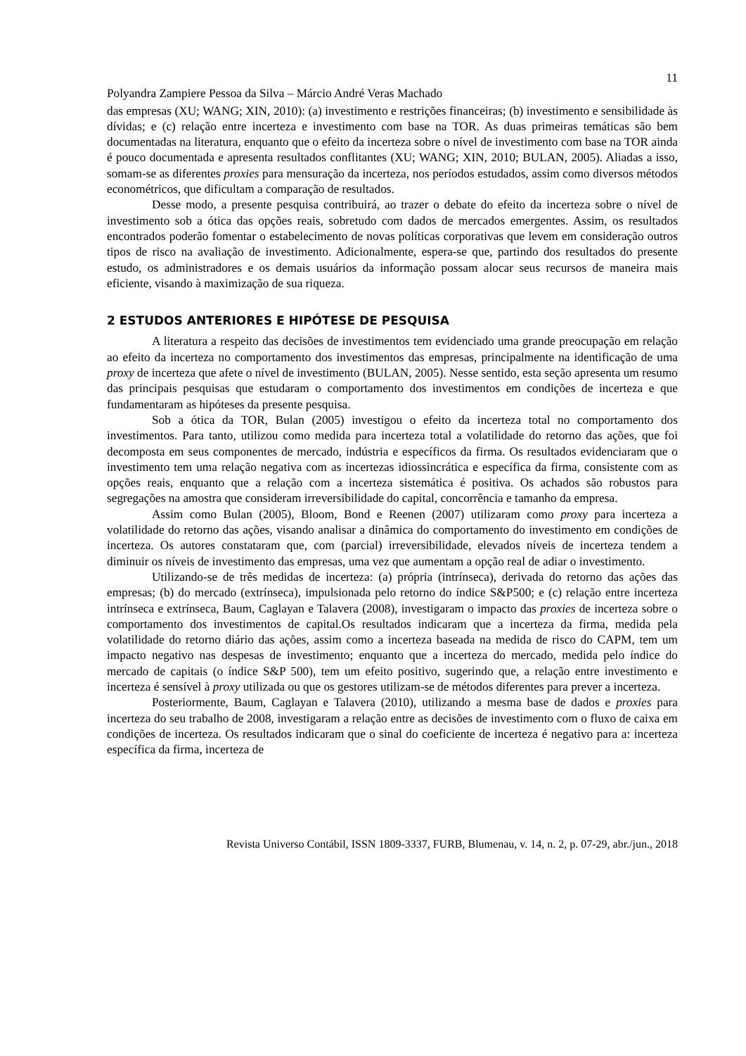11
Polyandra Zampiere Pessoa da Silva – Márcio André Veras Machado
das empresas (XU; WANG; XIN, 2010): (a) investimento e restrições financeiras; (b) investimento e sensibilidade às dívidas; e (c) relação entre incerteza e investimento com base na TOR. As duas primeiras temáticas são bem documentadas na literatura, enquanto que o efeito da incerteza sobre o nível de investimento com base na TOR ainda é pouco documentada e apresenta resultados conflitantes (XU; WANG; XIN, 2010; BULAN, 2005). Aliadas a isso, somam-se as diferentes proxies para mensuração da incerteza, nos períodos estudados, assim como diversos métodos econométricos, que dificultam a comparação de resultados.
Desse modo, a presente pesquisa contribuirá, ao trazer o debate do efeito da incerteza sobre o nível de investimento sob a ótica das opções reais, sobretudo com dados de mercados emergentes. Assim, os resultados encontrados poderão fomentar o estabelecimento de novas políticas corporativas que levem em consideração outros tipos de risco na avaliação de investimento. Adicionalmente, espera-se que, partindo dos resultados do presente estudo, os administradores e os demais usuários da informação possam alocar seus recursos de maneira mais eficiente, visando à maximização de sua riqueza.
2 ESTUDOS ANTERIORES E HIPÓTESE DE PESQUISA
A literatura a respeito das decisões de investimentos tem evidenciado uma grande preocupação em relação ao efeito da incerteza no comportamento dos investimentos das empresas, principalmente na identificação de uma proxy de incerteza que afete o nível de investimento (BULAN, 2005). Nesse sentido, esta seção apresenta um resumo das principais pesquisas que estudaram o comportamento dos investimentos em condições de incerteza e que fundamentaram as hipóteses da presente pesquisa.
Sob a ótica da TOR, Bulan (2005) investigou o efeito da incerteza total no comportamento dos investimentos. Para tanto, utilizou como medida para incerteza total a volatilidade do retorno das ações, que foi decomposta em seus componentes de mercado, indústria e específicos da firma. Os resultados evidenciaram que o investimento tem uma relação negativa com as incertezas idiossincrática e específica da firma, consistente com as opções reais, enquanto que a relação com a incerteza sistemática é positiva. Os achados são robustos para segregações na amostra que consideram irreversibilidade do capital, concorrência e tamanho da empresa.
Assim como Bulan (2005), Bloom, Bond e Reenen (2007) utilizaram como proxy para incerteza a volatilidade do retorno das ações, visando analisar a dinâmica do comportamento do investimento em condições de incerteza. Os autores constataram que, com (parcial) irreversibilidade, elevados níveis de incerteza tendem a diminuir os níveis de investimento das empresas, uma vez que aumentam a opção real de adiar o investimento.
Utilizando-se de três medidas de incerteza: (a) própria (intrínseca), derivada do retorno das ações das empresas; (b) do mercado (extrínseca), impulsionada pelo retorno do índice S&P500; e (c) relação entre incerteza intrínseca e extrínseca, Baum, Caglayan e Talavera (2008), investigaram o impacto das proxies de incerteza sobre o comportamento dos investimentos de capital.Os resultados indicaram que a incerteza da firma, medida pela volatilidade do retorno diário das ações, assim como a incerteza baseada na medida de risco do CAPM, tem um impacto negativo nas despesas de investimento; enquanto que a incerteza do mercado, medida pelo índice do mercado de capitais (o índice S&P 500), tem um efeito positivo, sugerindo que, a relação entre investimento e incerteza é sensível à proxy utilizada ou que os gestores utilizam-se de métodos diferentes para prever a incerteza.
Posteriormente, Baum, Caglayan e Talavera (2010), utilizando a mesma base de dados e proxies para incerteza do seu trabalho de 2008, investigaram a relação entre as decisões de investimento com o fluxo de caixa em condições de incerteza. Os resultados indicaram que o sinal do coeficiente de incerteza é negativo para a: incerteza específica da firma, incerteza de
Revista Universo Contábil, ISSN 1809-3337, FURB, Blumenau, v. 14, n. 2, p. 07-29, abr./jun., 2018